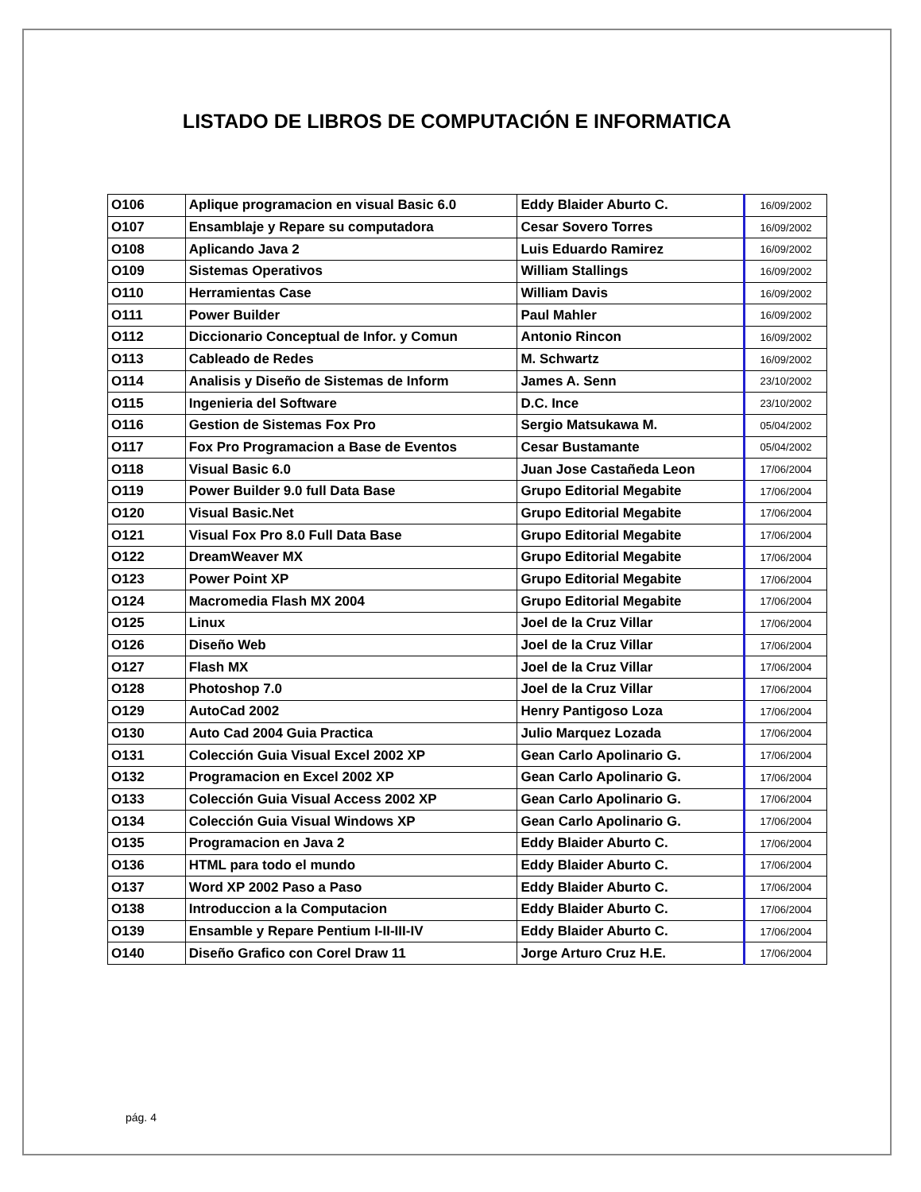LISTADO DE LIBROS DE COMPUTACIÓN E INFORMATICA
| O106 | Aplique programacion en visual Basic 6.0 | Eddy Blaider Aburto C. | 16/09/2002 |
| O107 | Ensamblaje y Repare su computadora | Cesar Sovero Torres | 16/09/2002 |
| O108 | Aplicando Java 2 | Luis Eduardo Ramirez | 16/09/2002 |
| O109 | Sistemas Operativos | William Stallings | 16/09/2002 |
| O110 | Herramientas Case | William Davis | 16/09/2002 |
| O111 | Power Builder | Paul Mahler | 16/09/2002 |
| O112 | Diccionario Conceptual de Infor. y Comun | Antonio Rincon | 16/09/2002 |
| O113 | Cableado de Redes | M. Schwartz | 16/09/2002 |
| O114 | Analisis y Diseño de Sistemas de Inform | James A. Senn | 23/10/2002 |
| O115 | Ingenieria del Software | D.C. Ince | 23/10/2002 |
| O116 | Gestion de Sistemas Fox Pro | Sergio Matsukawa M. | 05/04/2002 |
| O117 | Fox Pro Programacion a Base de Eventos | Cesar Bustamante | 05/04/2002 |
| O118 | Visual Basic 6.0 | Juan Jose Castañeda Leon | 17/06/2004 |
| O119 | Power Builder 9.0 full Data Base | Grupo Editorial Megabite | 17/06/2004 |
| O120 | Visual Basic.Net | Grupo Editorial Megabite | 17/06/2004 |
| O121 | Visual Fox Pro 8.0 Full Data Base | Grupo Editorial Megabite | 17/06/2004 |
| O122 | DreamWeaver MX | Grupo Editorial Megabite | 17/06/2004 |
| O123 | Power Point XP | Grupo Editorial Megabite | 17/06/2004 |
| O124 | Macromedia Flash MX 2004 | Grupo Editorial Megabite | 17/06/2004 |
| O125 | Linux | Joel de la Cruz Villar | 17/06/2004 |
| O126 | Diseño Web | Joel de la Cruz Villar | 17/06/2004 |
| O127 | Flash MX | Joel de la Cruz Villar | 17/06/2004 |
| O128 | Photoshop 7.0 | Joel de la Cruz Villar | 17/06/2004 |
| O129 | AutoCad 2002 | Henry Pantigoso Loza | 17/06/2004 |
| O130 | Auto Cad 2004 Guia Practica | Julio Marquez Lozada | 17/06/2004 |
| O131 | Colección Guia Visual Excel 2002 XP | Gean Carlo Apolinario G. | 17/06/2004 |
| O132 | Programacion en Excel 2002 XP | Gean Carlo Apolinario G. | 17/06/2004 |
| O133 | Colección Guia Visual Access 2002 XP | Gean Carlo Apolinario G. | 17/06/2004 |
| O134 | Colección Guia Visual Windows XP | Gean Carlo Apolinario G. | 17/06/2004 |
| O135 | Programacion en Java 2 | Eddy Blaider Aburto C. | 17/06/2004 |
| O136 | HTML para todo el mundo | Eddy Blaider Aburto C. | 17/06/2004 |
| O137 | Word XP 2002 Paso a Paso | Eddy Blaider Aburto C. | 17/06/2004 |
| O138 | Introduccion a la Computacion | Eddy Blaider Aburto C. | 17/06/2004 |
| O139 | Ensamble y Repare Pentium I-II-III-IV | Eddy Blaider Aburto C. | 17/06/2004 |
| O140 | Diseño Grafico con Corel Draw 11 | Jorge Arturo Cruz H.E. | 17/06/2004 |
pág. 4